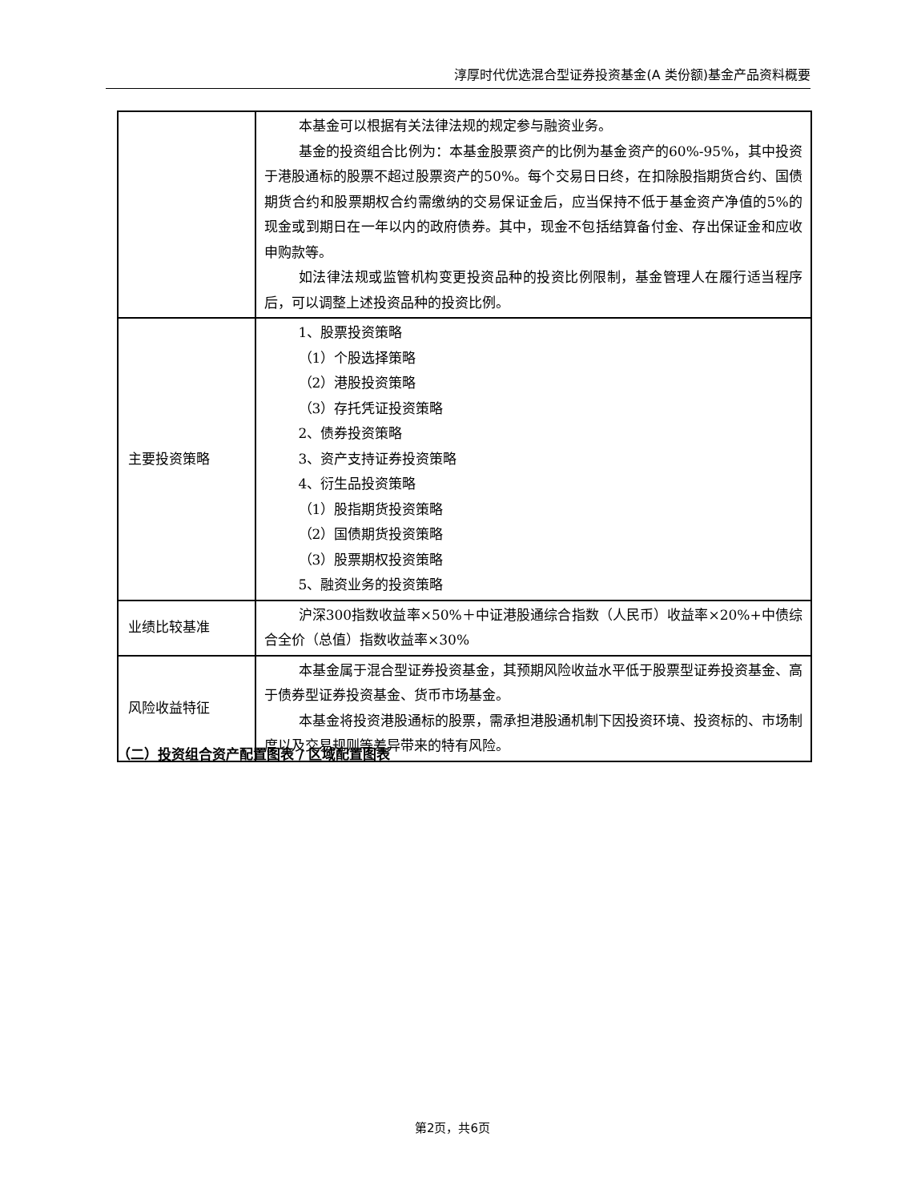淳厚时代优选混合型证券投资基金(A 类份额)基金产品资料概要
| | 本基金可以根据有关法律法规的规定参与融资业务。 基金的投资组合比例为：本基金股票资产的比例为基金资产的60%-95%，其中投资于港股通标的股票不超过股票资产的50%。每个交易日日终，在扣除股指期货合约、国债期货合约和股票期权合约需缴纳的交易保证金后，应当保持不低于基金资产净值的5%的现金或到期日在一年以内的政府债券。其中，现金不包括结算备付金、存出保证金和应收申购款等。 如法律法规或监管机构变更投资品种的投资比例限制，基金管理人在履行适当程序后，可以调整上述投资品种的投资比例。 |
| 主要投资策略 | 1、股票投资策略 （1）个股选择策略 （2）港股投资策略 （3）存托凭证投资策略 2、债券投资策略 3、资产支持证券投资策略 4、衍生品投资策略 （1）股指期货投资策略 （2）国债期货投资策略 （3）股票期权投资策略 5、融资业务的投资策略 |
| 业绩比较基准 | 沪深300指数收益率×50%＋中证港股通综合指数（人民币）收益率×20%+中债综合全价（总值）指数收益率×30% |
| 风险收益特征 | 本基金属于混合型证券投资基金，其预期风险收益水平低于股票型证券投资基金、高于债券型证券投资基金、货币市场基金。 本基金将投资港股通标的股票，需承担港股通机制下因投资环境、投资标的、市场制度以及交易规则等差异带来的特有风险。 |
（二）投资组合资产配置图表 / 区域配置图表
第2页，共6页